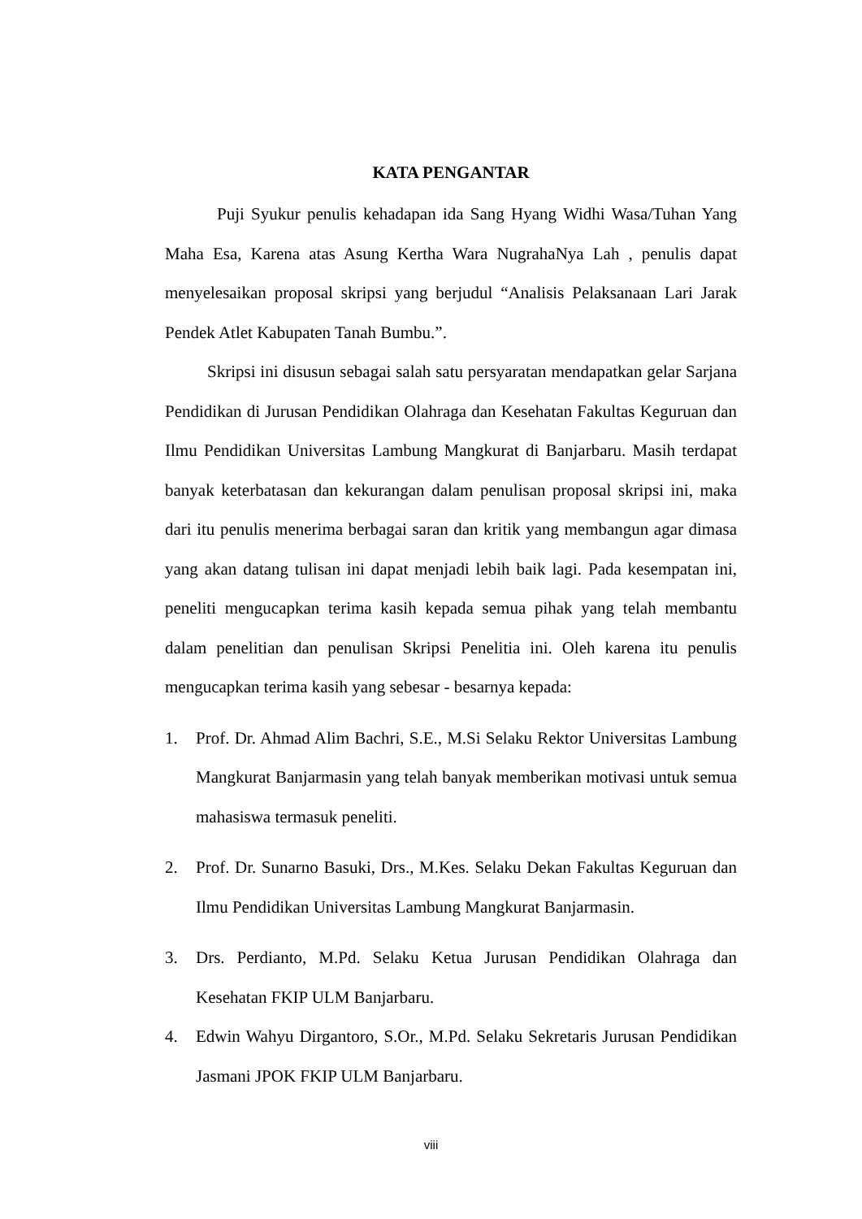KATA PENGANTAR
Puji Syukur penulis kehadapan ida Sang Hyang Widhi Wasa/Tuhan Yang Maha Esa, Karena atas Asung Kertha Wara NugrahaNya Lah , penulis dapat menyelesaikan proposal skripsi yang berjudul “Analisis Pelaksanaan Lari Jarak Pendek Atlet Kabupaten Tanah Bumbu.”.
Skripsi ini disusun sebagai salah satu persyaratan mendapatkan gelar Sarjana Pendidikan di Jurusan Pendidikan Olahraga dan Kesehatan Fakultas Keguruan dan Ilmu Pendidikan Universitas Lambung Mangkurat di Banjarbaru. Masih terdapat banyak keterbatasan dan kekurangan dalam penulisan proposal skripsi ini, maka dari itu penulis menerima berbagai saran dan kritik yang membangun agar dimasa yang akan datang tulisan ini dapat menjadi lebih baik lagi. Pada kesempatan ini, peneliti mengucapkan terima kasih kepada semua pihak yang telah membantu dalam penelitian dan penulisan Skripsi Penelitia ini. Oleh karena itu penulis mengucapkan terima kasih yang sebesar - besarnya kepada:
1. Prof. Dr. Ahmad Alim Bachri, S.E., M.Si Selaku Rektor Universitas Lambung Mangkurat Banjarmasin yang telah banyak memberikan motivasi untuk semua mahasiswa termasuk peneliti.
2. Prof. Dr. Sunarno Basuki, Drs., M.Kes. Selaku Dekan Fakultas Keguruan dan Ilmu Pendidikan Universitas Lambung Mangkurat Banjarmasin.
3. Drs. Perdianto, M.Pd. Selaku Ketua Jurusan Pendidikan Olahraga dan Kesehatan FKIP ULM Banjarbaru.
4. Edwin Wahyu Dirgantoro, S.Or., M.Pd. Selaku Sekretaris Jurusan Pendidikan Jasmani JPOK FKIP ULM Banjarbaru.
viii